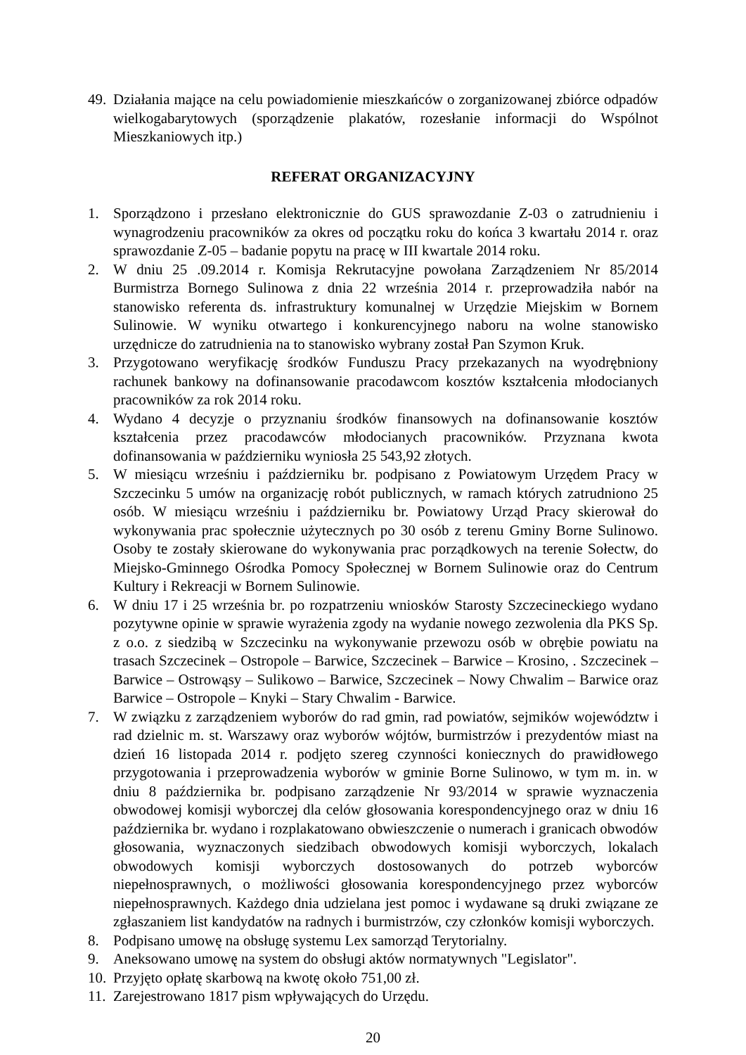49.
Działania mające na celu powiadomienie mieszkańców o zorganizowanej zbiórce odpadów wielkogabarytowych (sporządzenie plakatów, rozesłanie informacji do Wspólnot Mieszkaniowych itp.)
REFERAT ORGANIZACYJNY
1. Sporządzono i przesłano elektronicznie do GUS sprawozdanie Z-03 o zatrudnieniu i wynagrodzeniu pracowników za okres od początku roku do końca 3 kwartału 2014 r. oraz sprawozdanie Z-05 – badanie popytu na pracę w III kwartale 2014 roku.
2. W dniu 25 .09.2014 r. Komisja Rekrutacyjne powołana Zarządzeniem Nr 85/2014 Burmistrza Bornego Sulinowa z dnia 22 września 2014 r. przeprowadziła nabór na stanowisko referenta ds. infrastruktury komunalnej w Urzędzie Miejskim w Bornem Sulinowie. W wyniku otwartego i konkurencyjnego naboru na wolne stanowisko urzędnicze do zatrudnienia na to stanowisko wybrany został Pan Szymon Kruk.
3. Przygotowano weryfikację środków Funduszu Pracy przekazanych na wyodrębniony rachunek bankowy na dofinansowanie pracodawcom kosztów kształcenia młodocianych pracowników za rok 2014 roku.
4. Wydano 4 decyzje o przyznaniu środków finansowych na dofinansowanie kosztów kształcenia przez pracodawców młodocianych pracowników. Przyznana kwota dofinansowania w październiku wyniosła 25 543,92 złotych.
5. W miesiącu wrześniu i październiku br. podpisano z Powiatowym Urzędem Pracy w Szczecinku 5 umów na organizację robót publicznych, w ramach których zatrudniono 25 osób. W miesiącu wrześniu i październiku br. Powiatowy Urząd Pracy skierował do wykonywania prac społecznie użytecznych po 30 osób z terenu Gminy Borne Sulinowo. Osoby te zostały skierowane do wykonywania prac porządkowych na terenie Sołectw, do Miejsko-Gminnego Ośrodka Pomocy Społecznej w Bornem Sulinowie oraz do Centrum Kultury i Rekreacji w Bornem Sulinowie.
6. W dniu 17 i 25 września br. po rozpatrzeniu wniosków Starosty Szczecineckiego wydano pozytywne opinie w sprawie wyrażenia zgody na wydanie nowego zezwolenia dla PKS Sp. z o.o. z siedzibą w Szczecinku na wykonywanie przewozu osób w obrębie powiatu na trasach Szczecinek – Ostropole – Barwice, Szczecinek – Barwice – Krosino, . Szczecinek –Barwice – Ostrowąsy – Sulikowo – Barwice, Szczecinek – Nowy Chwalim – Barwice oraz Barwice – Ostropole – Knyki – Stary Chwalim - Barwice.
7. W związku z zarządzeniem wyborów do rad gmin, rad powiatów, sejmików województw i rad dzielnic m. st. Warszawy oraz wyborów wójtów, burmistrzów i prezydentów miast na dzień 16 listopada 2014 r. podjęto szereg czynności koniecznych do prawidłowego przygotowania i przeprowadzenia wyborów w gminie Borne Sulinowo, w tym m. in. w dniu 8 października br. podpisano zarządzenie Nr 93/2014 w sprawie wyznaczenia obwodowej komisji wyborczej dla celów głosowania korespondencyjnego oraz w dniu 16 października br. wydano i rozplakatowano obwieszczenie o numerach i granicach obwodów głosowania, wyznaczonych siedzibach obwodowych komisji wyborczych, lokalach obwodowych komisji wyborczych dostosowanych do potrzeb wyborców niepełnosprawnych, o możliwości głosowania korespondencyjnego przez wyborców niepełnosprawnych. Każdego dnia udzielana jest pomoc i wydawane są druki związane ze zgłaszaniem list kandydatów na radnych i burmistrzów, czy członków komisji wyborczych.
8. Podpisano umowę na obsługę systemu Lex samorząd Terytorialny.
9. Aneksowano umowę na system do obsługi aktów normatywnych "Legislator".
10.
Przyjęto opłatę skarbową na kwotę około 751,00 zł.
11.
Zarejestrowano 1817 pism wpływających do Urzędu.
20